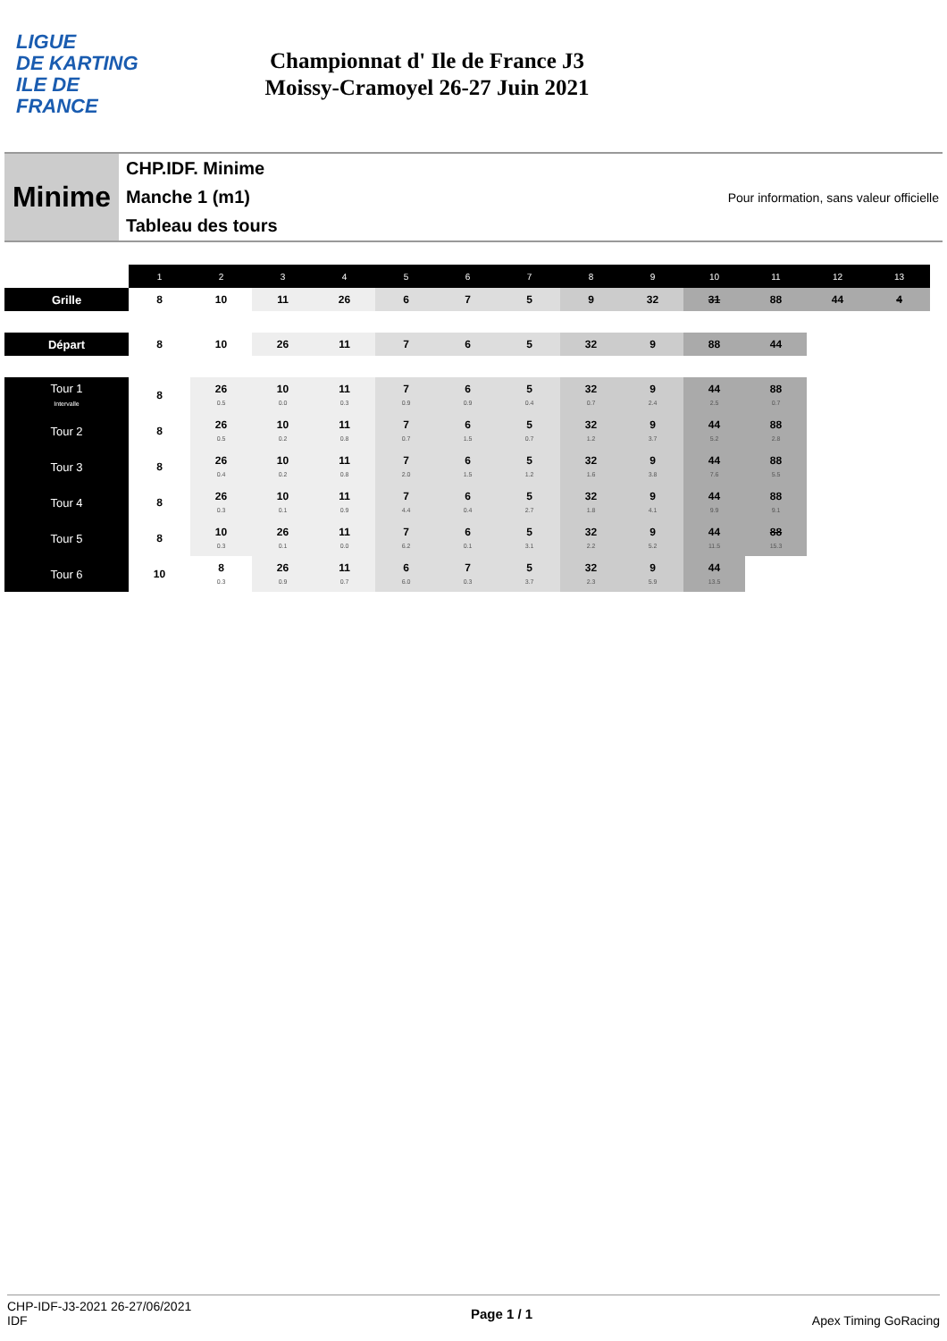LIGUE
DE KARTING
ILE DE
FRANCE
Championnat d' Ile de France J3
Moissy-Cramoyel 26-27 Juin 2021
Minime
CHP.IDF. Minime
Manche 1 (m1)
Tableau des tours
Pour information, sans valeur officielle
| | 1 | 2 | 3 | 4 | 5 | 6 | 7 | 8 | 9 | 10 | 11 | 12 | 13 |
| --- | --- | --- | --- | --- | --- | --- | --- | --- | --- | --- | --- | --- | --- |
| Grille | 8 | 10 | 11 | 26 | 6 | 7 | 5 | 9 | 32 | 31 | 88 | 44 | 4 |
| Départ | 8 | 10 | 26 | 11 | 7 | 6 | 5 | 32 | 9 | 88 | 44 | | |
| Tour 1 Intervalle | 8 | 26 0.5 | 10 0.0 | 11 0.3 | 7 0.9 | 6 0.9 | 5 0.4 | 32 0.7 | 9 2.4 | 44 2.5 | 88 0.7 | | |
| Tour 2 | 8 | 26 0.5 | 10 0.2 | 11 0.8 | 7 0.7 | 6 1.5 | 5 0.7 | 32 1.2 | 9 3.7 | 44 5.2 | 88 2.8 | | |
| Tour 3 | 8 | 26 0.4 | 10 0.2 | 11 0.8 | 7 2.0 | 6 1.5 | 5 1.2 | 32 1.6 | 9 3.8 | 44 7.6 | 88 5.5 | | |
| Tour 4 | 8 | 26 0.3 | 10 0.1 | 11 0.9 | 7 4.4 | 6 0.4 | 5 2.7 | 32 1.8 | 9 4.1 | 44 9.9 | 88 9.1 | | |
| Tour 5 | 8 | 10 0.3 | 26 0.1 | 11 0.0 | 7 6.2 | 6 0.1 | 5 3.1 | 32 2.2 | 9 5.2 | 44 11.5 | 88 15.3 | | |
| Tour 6 | 10 | 8 0.3 | 26 0.9 | 11 0.7 | 6 6.0 | 7 0.3 | 5 3.7 | 32 2.3 | 9 5.9 | 44 13.5 | | | |
CHP-IDF-J3-2021 26-27/06/2021
IDF
Page 1 / 1 Apex Timing GoRacing